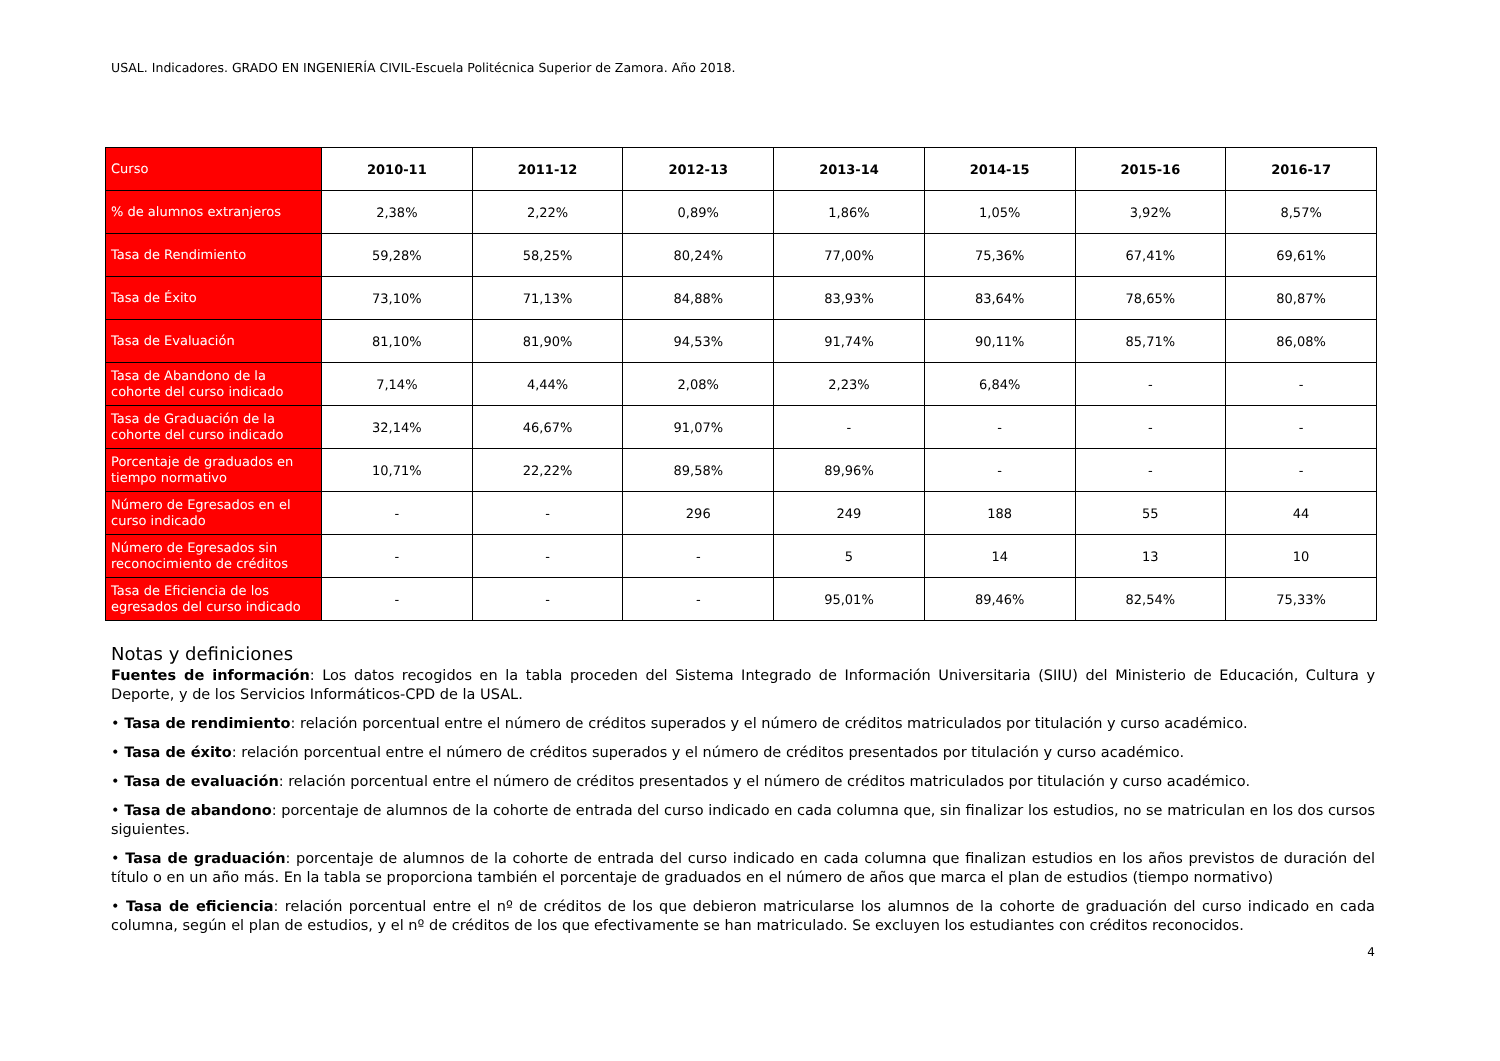USAL. Indicadores. GRADO EN INGENIERÍA CIVIL-Escuela Politécnica Superior de Zamora. Año 2018.
| Curso | 2010-11 | 2011-12 | 2012-13 | 2013-14 | 2014-15 | 2015-16 | 2016-17 |
| --- | --- | --- | --- | --- | --- | --- | --- |
| % de alumnos extranjeros | 2,38% | 2,22% | 0,89% | 1,86% | 1,05% | 3,92% | 8,57% |
| Tasa de Rendimiento | 59,28% | 58,25% | 80,24% | 77,00% | 75,36% | 67,41% | 69,61% |
| Tasa de Éxito | 73,10% | 71,13% | 84,88% | 83,93% | 83,64% | 78,65% | 80,87% |
| Tasa de Evaluación | 81,10% | 81,90% | 94,53% | 91,74% | 90,11% | 85,71% | 86,08% |
| Tasa de Abandono de la cohorte del curso indicado | 7,14% | 4,44% | 2,08% | 2,23% | 6,84% | - | - |
| Tasa de Graduación de la cohorte del curso indicado | 32,14% | 46,67% | 91,07% | - | - | - | - |
| Porcentaje de graduados en tiempo normativo | 10,71% | 22,22% | 89,58% | 89,96% | - | - | - |
| Número de Egresados en el curso indicado | - | - | 296 | 249 | 188 | 55 | 44 |
| Número de Egresados sin reconocimiento de créditos | - | - | - | 5 | 14 | 13 | 10 |
| Tasa de Eficiencia de los egresados del curso indicado | - | - | - | 95,01% | 89,46% | 82,54% | 75,33% |
Notas y definiciones
Fuentes de información: Los datos recogidos en la tabla proceden del Sistema Integrado de Información Universitaria (SIIU) del Ministerio de Educación, Cultura y Deporte, y de los Servicios Informáticos-CPD de la USAL.
• Tasa de rendimiento: relación porcentual entre el número de créditos superados y el número de créditos matriculados por titulación y curso académico.
• Tasa de éxito: relación porcentual entre el número de créditos superados y el número de créditos presentados por titulación y curso académico.
• Tasa de evaluación: relación porcentual entre el número de créditos presentados y el número de créditos matriculados por titulación y curso académico.
• Tasa de abandono: porcentaje de alumnos de la cohorte de entrada del curso indicado en cada columna que, sin finalizar los estudios, no se matriculan en los dos cursos siguientes.
• Tasa de graduación: porcentaje de alumnos de la cohorte de entrada del curso indicado en cada columna que finalizan estudios en los años previstos de duración del título o en un año más. En la tabla se proporciona también el porcentaje de graduados en el número de años que marca el plan de estudios (tiempo normativo)
• Tasa de eficiencia: relación porcentual entre el nº de créditos de los que debieron matricularse los alumnos de la cohorte de graduación del curso indicado en cada columna, según el plan de estudios, y el nº de créditos de los que efectivamente se han matriculado. Se excluyen los estudiantes con créditos reconocidos.
4